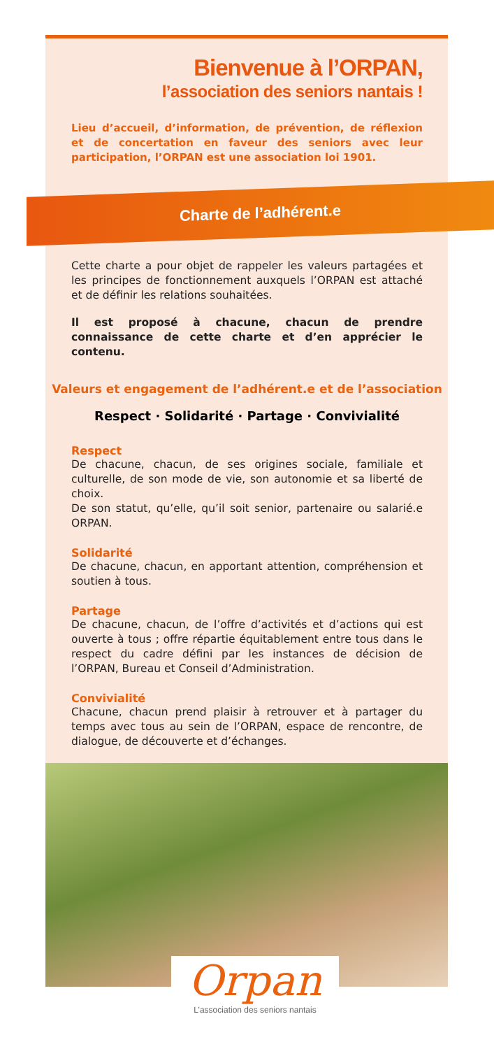Bienvenue à l’ORPAN,
l’association des seniors nantais !
Lieu d’accueil, d’information, de prévention, de réflexion et de concertation en faveur des seniors avec leur participation, l’ORPAN est une association loi 1901.
Charte de l’adhérent.e
Cette charte a pour objet de rappeler les valeurs partagées et les principes de fonctionnement auxquels l’ORPAN est attaché et de définir les relations souhaitées.
Il est proposé à chacune, chacun de prendre connaissance de cette charte et d’en apprécier le contenu.
Valeurs et engagement de l’adhérent.e et de l’association
Respect · Solidarité · Partage · Convivialité
Respect
De chacune, chacun, de ses origines sociale, familiale et culturelle, de son mode de vie, son autonomie et sa liberté de choix.
De son statut, qu’elle, qu’il soit senior, partenaire ou salarié.e ORPAN.
Solidarité
De chacune, chacun, en apportant attention, compréhension et soutien à tous.
Partage
De chacune, chacun, de l’offre d’activités et d’actions qui est ouverte à tous ; offre répartie équitablement entre tous dans le respect du cadre défini par les instances de décision de l’ORPAN, Bureau et Conseil d’Administration.
Convivialité
Chacune, chacun prend plaisir à retrouver et à partager du temps avec tous au sein de l’ORPAN, espace de rencontre, de dialogue, de découverte et d’échanges.
Orpan
L’association des seniors nantais